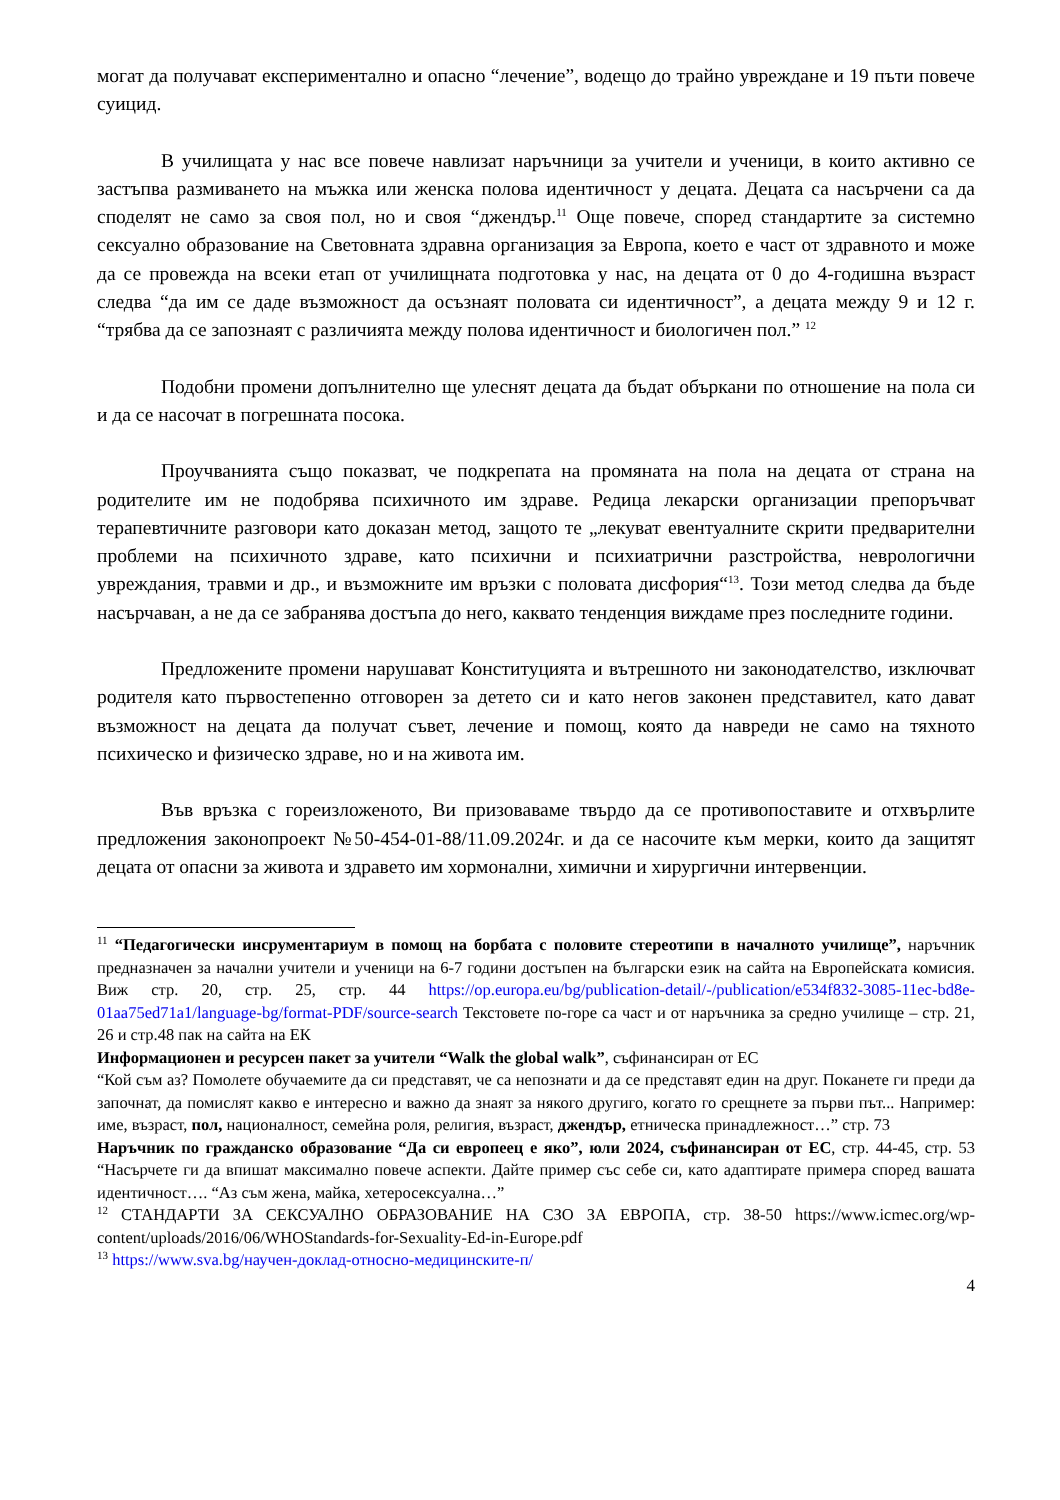могат да получават експериментално и опасно “лечение”, водещо до трайно увреждане и 19 пъти повече суицид.
В училищата у нас все повече навлизат наръчници за учители и ученици, в които активно се застъпва размиването на мъжка или женска полова идентичност у децата. Децата са насърчени са да споделят не само за своя пол, но и своя “джендър.<sup>11</sup> Още повече, според стандартите за системно сексуално образование на Световната здравна организация за Европа, което е част от здравното и може да се провежда на всеки етап от училищната подготовка у нас, на децата от 0 до 4-годишна възраст следва “да им се даде възможност да осъзнаят половата си идентичност”, а децата между 9 и 12 г. “трябва да се запознаят с различията между полова идентичност и биологичен пол.” <sup>12</sup>
Подобни промени допълнително ще улеснят децата да бъдат объркани по отношение на пола си и да се насочат в погрешната посока.
Проучванията също показват, че подкрепата на промяната на пола на децата от страна на родителите им не подобрява психичното им здраве. Редица лекарски организации препоръчват терапевтичните разговори като доказан метод, защото те „лекуват евентуалните скрити предварителни проблеми на психичното здраве, като психични и психиатрични разстройства, неврологични увреждания, травми и др., и възможните им връзки с половата дисфория“<sup>13</sup>. Този метод следва да бъде насърчаван, а не да се забранява достъпа до него, каквато тенденция виждаме през последните години.
Предложените промени нарушават Конституцията и вътрешното ни законодателство, изключват родителя като първостепенно отговорен за детето си и като негов законен представител, като дават възможност на децата да получат съвет, лечение и помощ, която да навреди не само на тяхното психическо и физическо здраве, но и на живота им.
Във връзка с гореизложеното, Ви призоваваме твърдо да се противопоставите и отхвърлите предложения законопроект №50-454-01-88/11.09.2024г. и да се насочите към мерки, които да защитят децата от опасни за живота и здравето им хормонални, химични и хирургични интервенции.
<sup>11</sup> “Педагогически инсрументариум в помощ на борбата с половите стереотипи в началното училище”, наръчник предназначен за начални учители и ученици на 6-7 години достъпен на български език на сайта на Европейската комисия. Виж стр. 20, стр. 25, стр. 44 https://op.europa.eu/bg/publication-detail/-/publication/e534f832-3085-11ec-bd8e-01aa75ed71a1/language-bg/format-PDF/source-search Текстовете по-горе са част и от наръчника за средно училище – стр. 21, 26 и стр.48 пак на сайта на ЕК
Информационен и ресурсен пакет за учители “Walk the global walk”, съфинансиран от ЕС
“Кой съм аз? Помолете обучаемите да си представят, че са непознати и да се представят един на друг. Поканете ги преди да започнат, да помислят какво е интересно и важно да знаят за някого другиго, когато го срещнете за първи път... Например: име, възраст, пол, националност, семейна роля, религия, възраст, джендър, етническа принадлежност…” стр. 73
Наръчник по гражданско образование “Да си европеец е яко”, юли 2024, съфинансиран от ЕС, стр. 44-45, стр. 53 “Насърчете ги да впишат максимално повече аспекти. Дайте пример със себе си, като адаптирате примера според вашата идентичност…. “Аз съм жена, майка, хетеросексуална…”
<sup>12</sup> СТАНДАРТИ ЗА СЕКСУАЛНО ОБРАЗОВАНИЕ НА СЗО ЗА ЕВРОПА, стр. 38-50 https://www.icmec.org/wp-content/uploads/2016/06/WHOStandards-for-Sexuality-Ed-in-Europe.pdf
<sup>13</sup> https://www.sva.bg/научен-доклад-относно-медицинските-п/
4